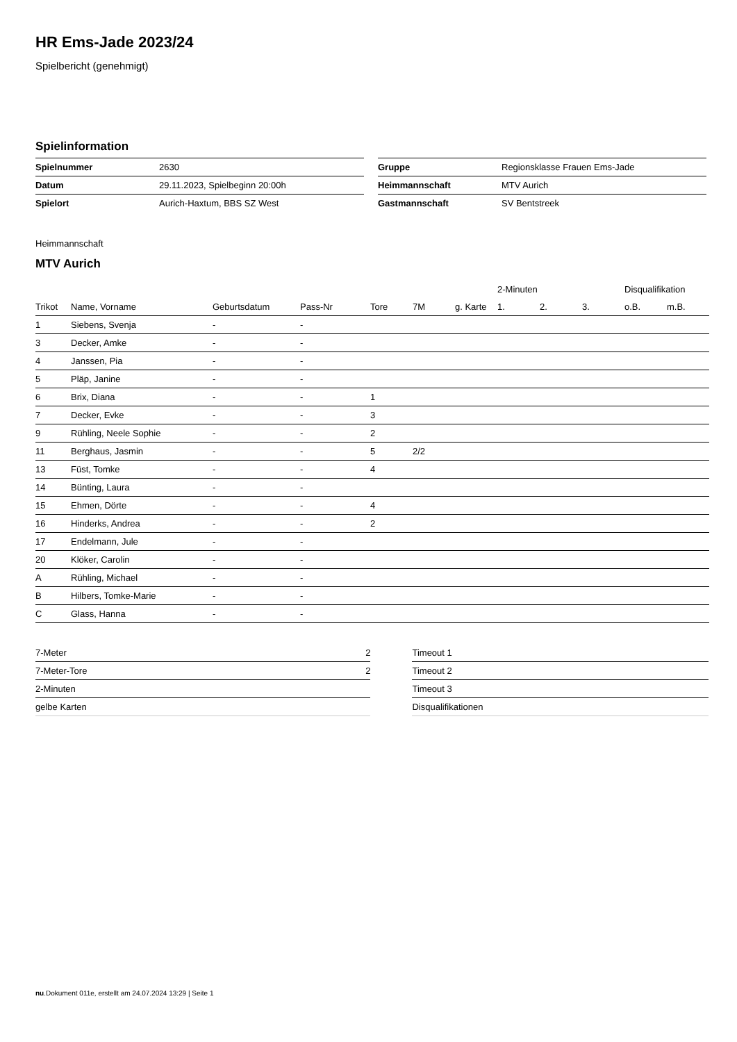HR Ems-Jade 2023/24
Spielbericht (genehmigt)
Spielinformation
| Spielnummer | 2630 |
| Datum | 29.11.2023, Spielbeginn 20:00h |
| Spielort | Aurich-Haxtum, BBS SZ West |
| Gruppe | Regionsklasse Frauen Ems-Jade |
| Heimmannschaft | MTV Aurich |
| Gastmannschaft | SV Bentstreek |
Heimmannschaft
MTV Aurich
| | | | | | | | 2-Minuten | | | Disqualifikation | |
| --- | --- | --- | --- | --- | --- | --- | --- | --- | --- | --- | --- |
| Trikot | Name, Vorname | Geburtsdatum | Pass-Nr | Tore | 7M | g. Karte | 1. | 2. | 3. | o.B. | m.B. |
| 1 | Siebens, Svenja | - | - | | | | | | | | |
| 3 | Decker, Amke | - | - | | | | | | | | |
| 4 | Janssen, Pia | - | - | | | | | | | | |
| 5 | Pläp, Janine | - | - | | | | | | | | |
| 6 | Brix, Diana | - | - | 1 | | | | | | | |
| 7 | Decker, Evke | - | - | 3 | | | | | | | |
| 9 | Rühling, Neele Sophie | - | - | 2 | | | | | | | |
| 11 | Berghaus, Jasmin | - | - | 5 | 2/2 | | | | | | |
| 13 | Füst, Tomke | - | - | 4 | | | | | | | |
| 14 | Bünting, Laura | - | - | | | | | | | | |
| 15 | Ehmen, Dörte | - | - | 4 | | | | | | | |
| 16 | Hinderks, Andrea | - | - | 2 | | | | | | | |
| 17 | Endelmann, Jule | - | - | | | | | | | | |
| 20 | Klöker, Carolin | - | - | | | | | | | | |
| A | Rühling, Michael | - | - | | | | | | | | |
| B | Hilbers, Tomke-Marie | - | - | | | | | | | | |
| C | Glass, Hanna | - | - | | | | | | | | |
| 7-Meter | 2 |
| 7-Meter-Tore | 2 |
| 2-Minuten | |
| gelbe Karten | |
| Timeout 1 |
| Timeout 2 |
| Timeout 3 |
| Disqualifikationen |
nu.Dokument 011e, erstellt am 24.07.2024 13:29 | Seite 1